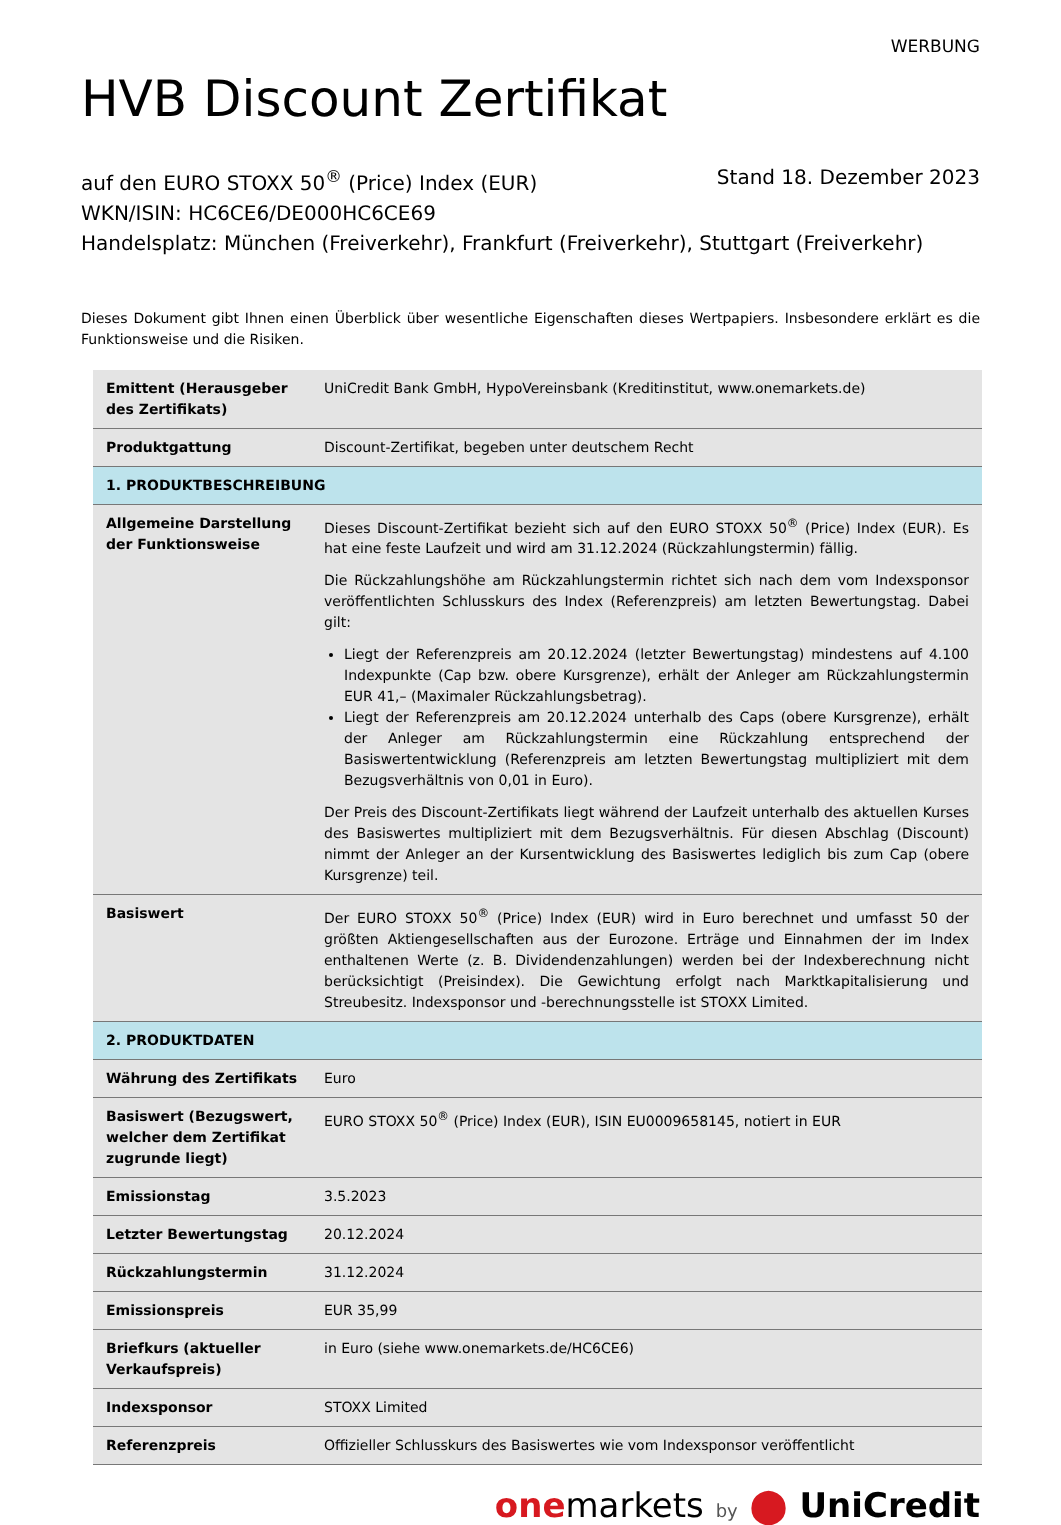WERBUNG
HVB Discount Zertifikat
auf den EURO STOXX 50<sup>®</sup> (Price) Index (EUR) Stand 18. Dezember 2023
WKN/ISIN: HC6CE6/DE000HC6CE69
Handelsplatz: München (Freiverkehr), Frankfurt (Freiverkehr), Stuttgart (Freiverkehr)
Dieses Dokument gibt Ihnen einen Überblick über wesentliche Eigenschaften dieses Wertpapiers. Insbesondere erklärt es die Funktionsweise und die Risiken.
| Emittent (Herausgeber des Zertifikats) | UniCredit Bank GmbH, HypoVereinsbank (Kreditinstitut, www.onemarkets.de) |
| Produktgattung | Discount-Zertifikat, begeben unter deutschem Recht |
| 1. PRODUKTBESCHREIBUNG | |
| Allgemeine Darstellung der Funktionsweise | Dieses Discount-Zertifikat bezieht sich auf den EURO STOXX 50<sup>®</sup> (Price) Index (EUR). Es hat eine feste Laufzeit und wird am 31.12.2024 (Rückzahlungstermin) fällig. Die Rückzahlungshöhe am Rückzahlungstermin richtet sich nach dem vom Indexsponsor veröffentlichten Schlusskurs des Index (Referenzpreis) am letzten Bewertungstag. Dabei gilt: Liegt der Referenzpreis am 20.12.2024 (letzter Bewertungstag) mindestens auf 4.100 Indexpunkte (Cap bzw. obere Kursgrenze), erhält der Anleger am Rückzahlungstermin EUR 41,– (Maximaler Rückzahlungsbetrag). Liegt der Referenzpreis am 20.12.2024 unterhalb des Caps (obere Kursgrenze), erhält der Anleger am Rückzahlungstermin eine Rückzahlung entsprechend der Basiswertentwicklung (Referenzpreis am letzten Bewertungstag multipliziert mit dem Bezugsverhältnis von 0,01 in Euro). Der Preis des Discount-Zertifikats liegt während der Laufzeit unterhalb des aktuellen Kurses des Basiswertes multipliziert mit dem Bezugsverhältnis. Für diesen Abschlag (Discount) nimmt der Anleger an der Kursentwicklung des Basiswertes lediglich bis zum Cap (obere Kursgrenze) teil. |
| Basiswert | Der EURO STOXX 50<sup>®</sup> (Price) Index (EUR) wird in Euro berechnet und umfasst 50 der größten Aktiengesellschaften aus der Eurozone. Erträge und Einnahmen der im Index enthaltenen Werte (z. B. Dividendenzahlungen) werden bei der Indexberechnung nicht berücksichtigt (Preisindex). Die Gewichtung erfolgt nach Marktkapitalisierung und Streubesitz. Indexsponsor und -berechnungsstelle ist STOXX Limited. |
| 2. PRODUKTDATEN | |
| Währung des Zertifikats | Euro |
| Basiswert (Bezugswert, welcher dem Zertifikat zugrunde liegt) | EURO STOXX 50<sup>®</sup> (Price) Index (EUR), ISIN EU0009658145, notiert in EUR |
| Emissionstag | 3.5.2023 |
| Letzter Bewertungstag | 20.12.2024 |
| Rückzahlungstermin | 31.12.2024 |
| Emissionspreis | EUR 35,99 |
| Briefkurs (aktueller Verkaufspreis) | in Euro (siehe www.onemarkets.de/HC6CE6) |
| Indexsponsor | STOXX Limited |
| Referenzpreis | Offizieller Schlusskurs des Basiswertes wie vom Indexsponsor veröffentlicht |
one markets by ⬤ UniCredit